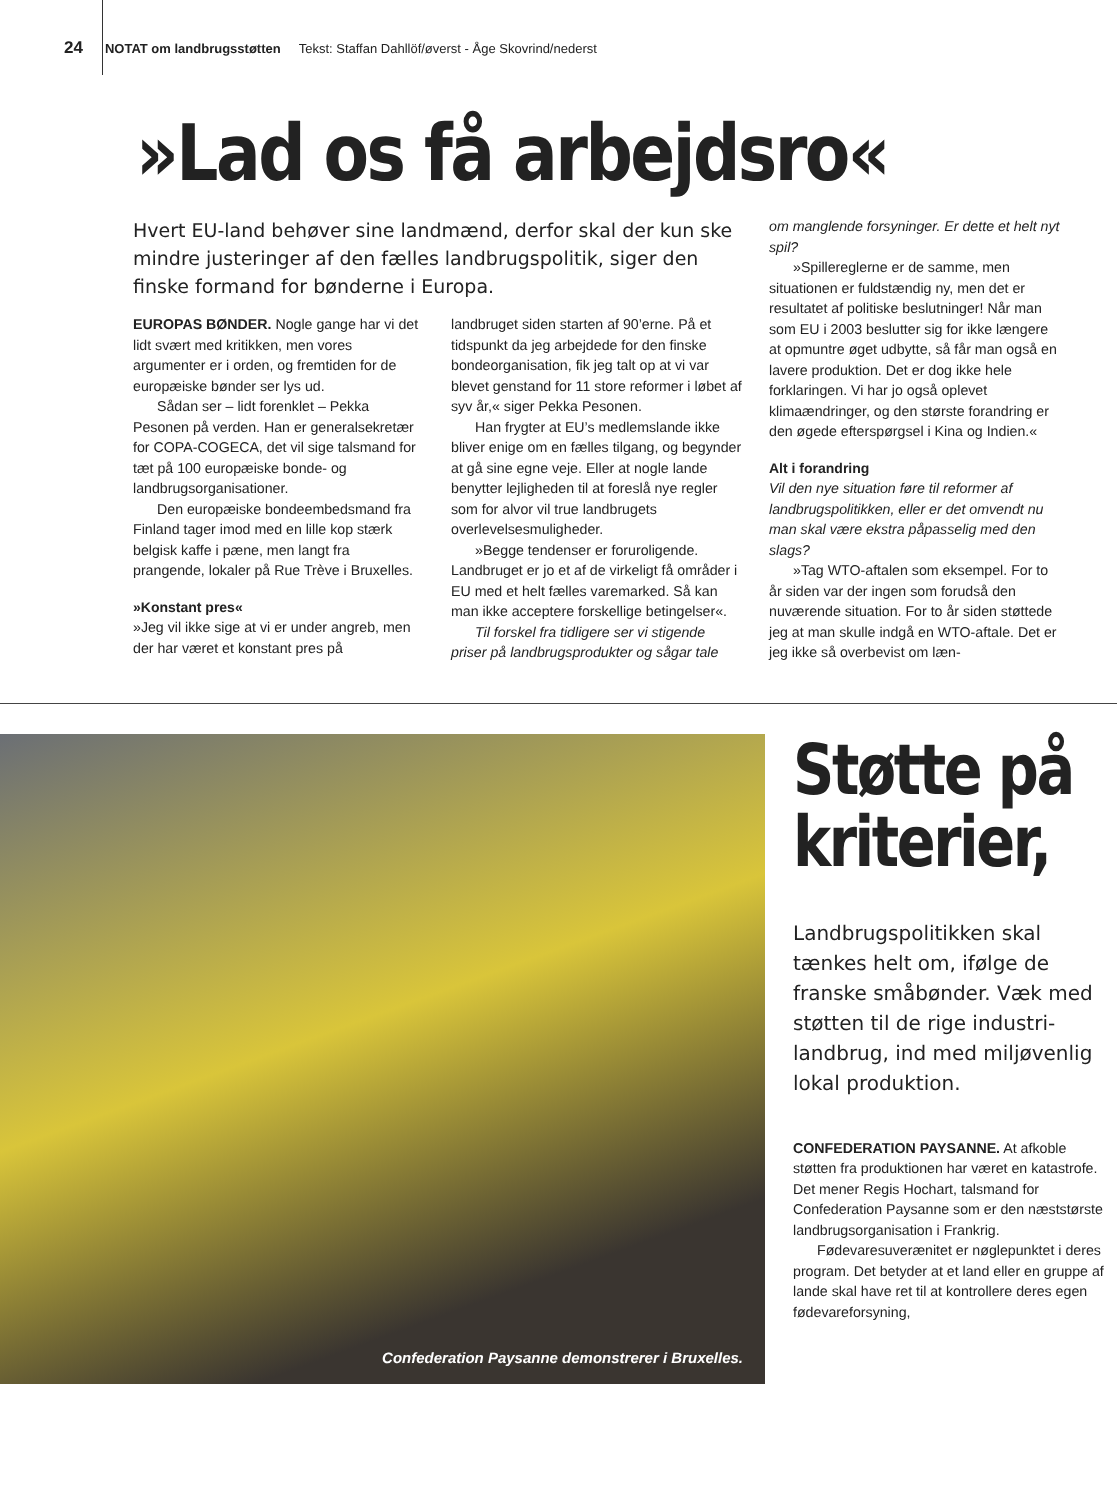24 NOTAT om landbrugsstøtten Tekst: Staffan Dahllöf/øverst - Åge Skovrind/nederst
»Lad os få arbejdsro«
Hvert EU-land behøver sine landmænd, derfor skal der kun ske mindre justeringer af den fælles landbrugspolitik, siger den finske formand for bønderne i Europa.
EUROPAS BØNDER. Nogle gange har vi det lidt svært med kritikken, men vores argumenter er i orden, og fremtiden for de europæiske bønder ser lys ud.
Sådan ser – lidt forenklet – Pekka Pesonen på verden. Han er generalsekretær for COPA-COGECA, det vil sige talsmand for tæt på 100 europæiske bonde- og landbrugsorganisationer.
Den europæiske bondeembedsmand fra Finland tager imod med en lille kop stærk belgisk kaffe i pæne, men langt fra prangende, lokaler på Rue Trève i Bruxelles.
»Konstant pres«
»Jeg vil ikke sige at vi er under angreb, men der har været et konstant pres på
landbruget siden starten af 90’erne. På et tidspunkt da jeg arbejdede for den finske bondeorganisation, fik jeg talt op at vi var blevet genstand for 11 store reformer i løbet af syv år,« siger Pekka Pesonen.
Han frygter at EU’s medlemslande ikke bliver enige om en fælles tilgang, og begynder at gå sine egne veje. Eller at nogle lande benytter lejligheden til at foreslå nye regler som for alvor vil true landbrugets overlevelsesmuligheder.
»Begge tendenser er foruroligende. Landbruget er jo et af de virkeligt få områder i EU med et helt fælles varemarked. Så kan man ikke acceptere forskellige betingelser«.
Til forskel fra tidligere ser vi stigende priser på landbrugsprodukter og sågar tale
om manglende forsyninger. Er dette et helt nyt spil?
»Spillereglerne er de samme, men situationen er fuldstændig ny, men det er resultatet af politiske beslutninger! Når man som EU i 2003 beslutter sig for ikke længere at opmuntre øget udbytte, så får man også en lavere produktion. Det er dog ikke hele forklaringen. Vi har jo også oplevet klimaændringer, og den største forandring er den øgede efterspørgsel i Kina og Indien.«
Alt i forandring
Vil den nye situation føre til reformer af landbrugspolitikken, eller er det omvendt nu man skal være ekstra påpasselig med den slags?
»Tag WTO-aftalen som eksempel. For to år siden var der ingen som forudså den nuværende situation. For to år siden støttede jeg at man skulle indgå en WTO-aftale. Det er jeg ikke så overbevist om læn-
Confederation Paysanne demonstrerer i Bruxelles.
Støtte på
kriterier,
Landbrugspolitikken skal tænkes helt om, ifølge de franske småbønder. Væk med støtten til de rige industri-landbrug, ind med miljøvenlig lokal produktion.
CONFEDERATION PAYSANNE. At afkoble støtten fra produktionen har været en katastrofe. Det mener Regis Hochart, talsmand for Confederation Paysanne som er den næststørste landbrugsorganisation i Frankrig.
Fødevaresuverænitet er nøglepunktet i deres program. Det betyder at et land eller en gruppe af lande skal have ret til at kontrollere deres egen fødevareforsyning,